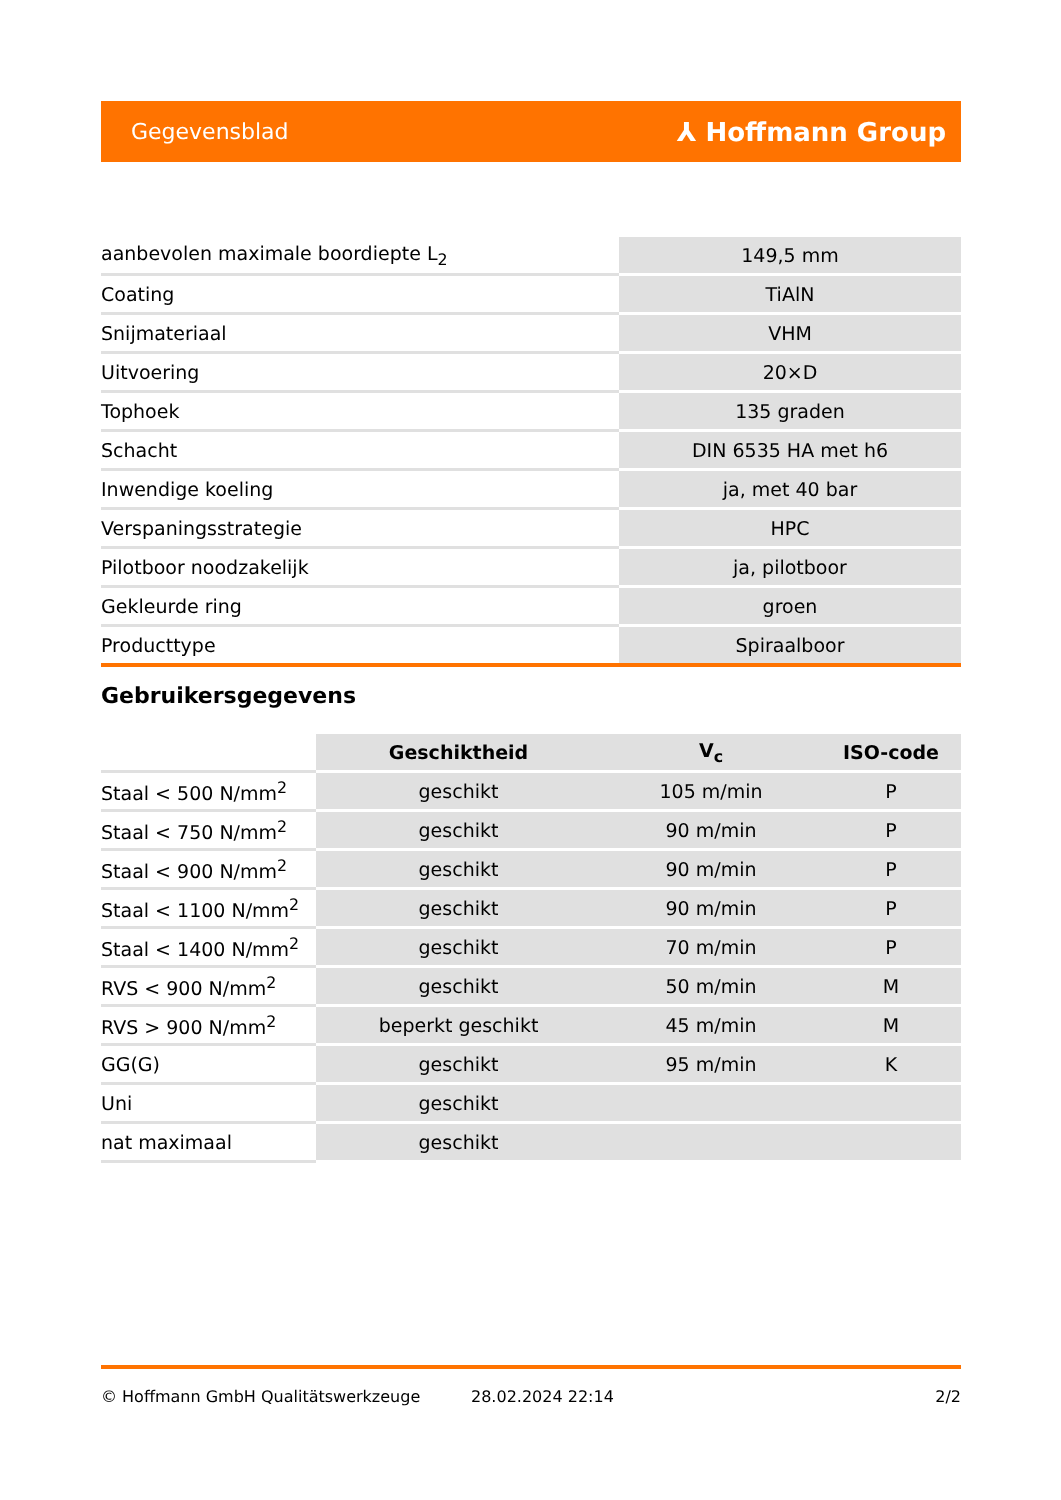Gegevensblad ⅄ Hoffmann Group
| aanbevolen maximale boordiepte L<sub>2</sub> | 149,5 mm |
| Coating | TiAlN |
| Snijmateriaal | VHM |
| Uitvoering | 20×D |
| Tophoek | 135 graden |
| Schacht | DIN 6535 HA met h6 |
| Inwendige koeling | ja, met 40 bar |
| Verspaningsstrategie | HPC |
| Pilotboor noodzakelijk | ja, pilotboor |
| Gekleurde ring | groen |
| Producttype | Spiraalboor |
Gebruikersgegevens
| | Geschiktheid | V<sub>c</sub> | ISO-code |
| --- | --- | --- | --- |
| Staal < 500 N/mm<sup>2</sup> | geschikt | 105 m/min | P |
| Staal < 750 N/mm<sup>2</sup> | geschikt | 90 m/min | P |
| Staal < 900 N/mm<sup>2</sup> | geschikt | 90 m/min | P |
| Staal < 1100 N/mm<sup>2</sup> | geschikt | 90 m/min | P |
| Staal < 1400 N/mm<sup>2</sup> | geschikt | 70 m/min | P |
| RVS < 900 N/mm<sup>2</sup> | geschikt | 50 m/min | M |
| RVS > 900 N/mm<sup>2</sup> | beperkt geschikt | 45 m/min | M |
| GG(G) | geschikt | 95 m/min | K |
| Uni | geschikt | | |
| nat maximaal | geschikt | | |
© Hoffmann GmbH Qualitätswerkzeuge 28.02.2024 22:14 2/2